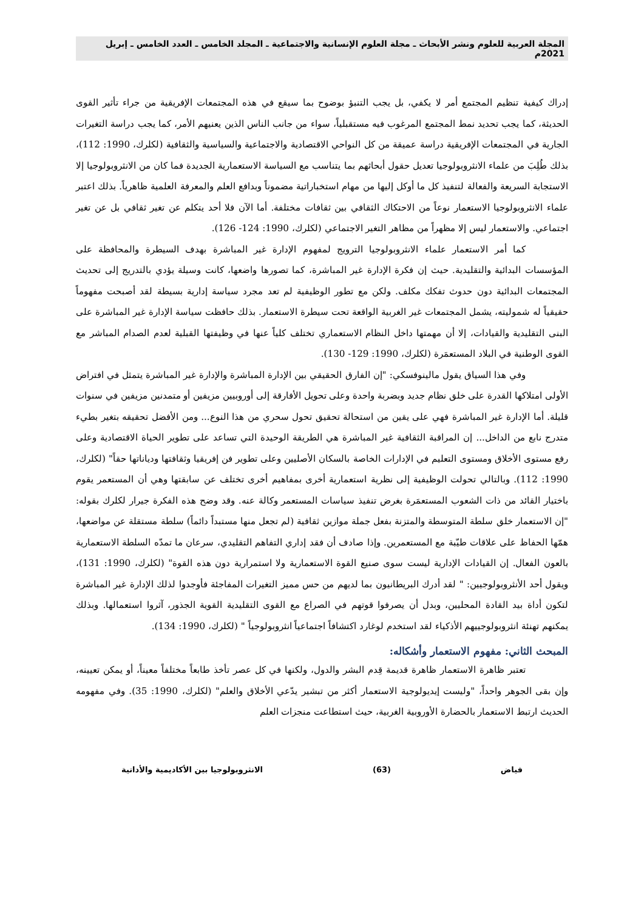المجلة العربية للعلوم ونشر الأبحاث ـ مجلة العلوم الإنسانية والاجتماعية ـ المجلد الخامس ـ العدد الخامس ـ إبريل 2021م
إدراك كيفية تنظيم المجتمع أمر لا يكفي، بل يجب التنبؤ بوضوح بما سيقع في هذه المجتمعات الإفريقية من جراء تأثير القوى الحديثة، كما يجب تحديد نمط المجتمع المرغوب فيه مستقبلياً، سواء من جانب الناس الذين يعنيهم الأمر، كما يجب دراسة التغيرات الجارية في المجتمعات الإفريقية دراسة عميقة من كل النواحي الاقتصادية والاجتماعية والسياسية والثقافية (لكلرك، 1990: 112)، بذلك طُلِبَ من علماء الانثروبولوجيا تعديل حقول أبحاثهم بما يتناسب مع السياسة الاستعمارية الجديدة فما كان من الانثروبولوجيا إلا الاستجابة السريعة والفعالة لتنفيذ كل ما أوكل إليها من مهام استخباراتية مضموناً وبدافع العلم والمعرفة العلمية ظاهرياً. بذلك اعتبر علماء الانثروبولوجيا الاستعمار نوعاً من الاحتكاك الثقافي بين ثقافات مختلفة. أما الآن فلا أحد يتكلم عن تغير ثقافي بل عن تغير اجتماعي. والاستعمار ليس إلا مظهراً من مظاهر التغير الاجتماعي (لكلرك، 1990: 124- 126).
كما أمر الاستعمار علماء الانثروبولوجيا الترويج لمفهوم الإدارة غير المباشرة بهدف السيطرة والمحافظة على المؤسسات البدائية والتقليدية. حيث إن فكرة الإدارة غير المباشرة، كما تصورها واضعها، كانت وسيلة يؤدي بالتدريج إلى تحديث المجتمعات البدائية دون حدوث تفكك مكلف. ولكن مع تطور الوظيفية لم تعد مجرد سياسة إدارية بسيطة لقد أصبحت مفهوماً حقيقياً له شموليته، يشمل المجتمعات غير الغربية الواقعة تحت سيطرة الاستعمار. بذلك حافظت سياسة الإدارة غير المباشرة على البنى التقليدية والقيادات، إلا أن مهمتها داخل النظام الاستعماري تختلف كلياً عنها في وظيفتها القبلية لعدم الصدام المباشر مع القوى الوطنية في البلاد المستعمَرة (لكلرك، 1990: 129- 130).
وفي هذا السياق يقول مالينوفسكي: "إن الفارق الحقيقي بين الإدارة المباشرة والإدارة غير المباشرة يتمثل في افتراض الأولى امتلاكها القدرة على خلق نظام جديد وبضربة واحدة وعلى تحويل الأفارقة إلى أوروبيين مزيفين أو متمدنين مزيفين في سنوات قليلة. أما الإدارة غير المباشرة فهي على يقين من استحالة تحقيق تحول سحري من هذا النوع... ومن الأفضل تحقيقه بتغير بطيء متدرج نابع من الداخل... إن المراقبة الثقافية غير المباشرة هي الطريقة الوحيدة التي تساعد على تطوير الحياة الاقتصادية وعلى رفع مستوى الأخلاق ومستوى التعليم في الإدارات الخاصة بالسكان الأصليين وعلى تطوير فن إفريقيا وثقافتها ودياناتها حقاً" (لكلرك، 1990: 112). وبالتالي تحولت الوظيفية إلى نظرية استعمارية أخرى بمفاهيم أخرى تختلف عن سابقتها وهي أن المستعمر يقوم باختيار القائد من ذات الشعوب المستعمَرة بغرض تنفيذ سياسات المستعمر وكالة عنه. وقد وضح هذه الفكرة جيرار لكلرك بقوله: "إن الاستعمار خلق سلطة المتوسطة والمتزنة بفعل جملة موازين ثقافية (لم تجعل منها مستبداً دائماً) سلطة مستقلة عن مواضعها، همّها الحفاظ على علاقات طيّبة مع المستعمرين. وإذا صادف أن فقد إداري التفاهم التقليدي، سرعان ما تمدّه السلطة الاستعمارية بالعون الفعال. إن القيادات الإدارية ليست سوى صنيع القوة الاستعمارية ولا استمرارية دون هذه القوة" (لكلرك، 1990: 131)، ويقول أحد الأنثروبولوجيين: " لقد أدرك البريطانيون بما لديهم من حس مميز التغيرات المفاجئة فأوجدوا لذلك الإدارة غير المباشرة لتكون أداة بيد القادة المحليين، وبدل أن يصرفوا قوتهم في الصراع مع القوى التقليدية القوية الجذور، آثروا استعمالها. وبذلك يمكنهم تهنئة انثروبولوجييهم الأذكياء لقد استخدم لوغارد اكتشافاً اجتماعياً انثروبولوجياً " (لكلرك، 1990: 134).
المبحث الثاني: مفهوم الاستعمار وأشكاله:
تعتبر ظاهرة الاستعمار ظاهرة قديمة قِدم البشر والدول، ولكنها في كل عصر تأخذ طابعاً مختلفاً معيناً، أو يمكن تعيينه، وإن بقى الجوهر واحداً، "وليست إيديولوجية الاستعمار أكثر من تبشير يدّعي الأخلاق والعلم" (لكلرك، 1990: 35). وفي مفهومه الحديث ارتبط الاستعمار بالحضارة الأوروبية الغربية، حيث استطاعت منجزات العلم
فياض (63) الانثروبولوجيا بين الأكاديمية والأداتية